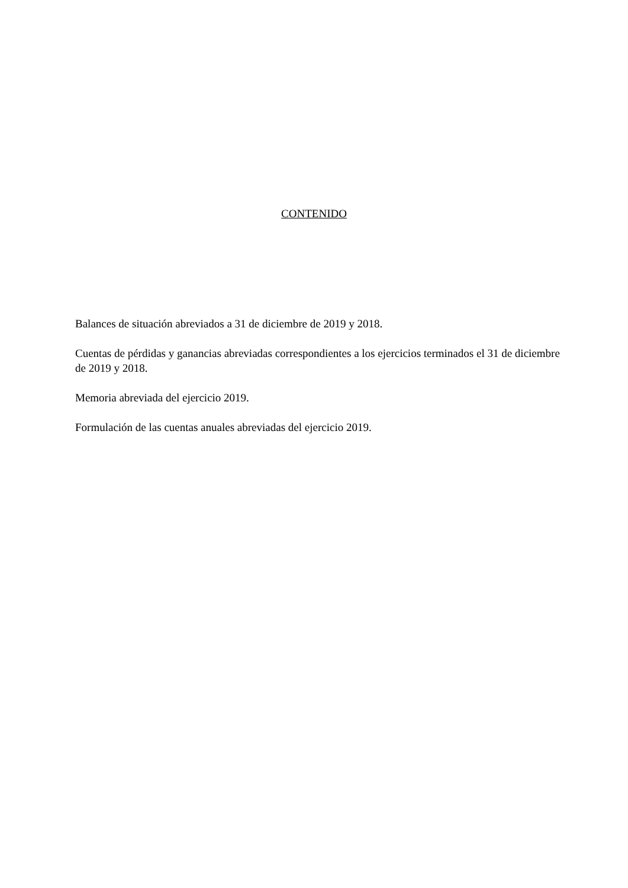CONTENIDO
Balances de situación abreviados a 31 de diciembre de 2019 y 2018.
Cuentas de pérdidas y ganancias abreviadas correspondientes a los ejercicios terminados el 31 de diciembre de 2019 y 2018.
Memoria abreviada del ejercicio 2019.
Formulación de las cuentas anuales abreviadas del ejercicio 2019.